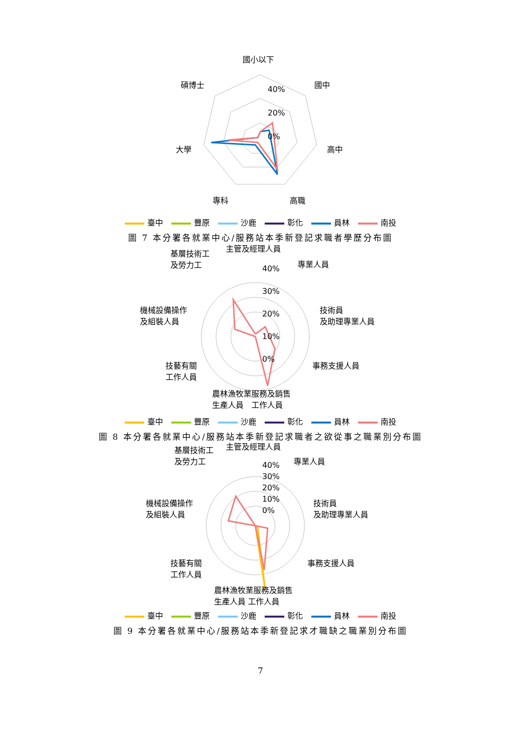國小以下
國中
碩博士 40%
20%
0%
大學 高中
專科 高職
臺中 豐原 沙鹿 彰化 員林 南投
圖 7 本分署各就業中心/服務站本季新登記求職者學歷分布圖
基層技術工
及勞力工
主管及經理人員
專業人員
40%
30%
20%
10%
0%
機械設備操作
及組裝人員
技術員
及助理專業人員
技藝有關
工作人員
事務支援人員
農林漁牧業服務及銷售
生產人員　工作人員
臺中 豐原 沙鹿 彰化 員林 南投
圖 8 本分署各就業中心/服務站本季新登記求職者之欲從事之職業別分布圖
基層技術工
及勞力工
主管及經理人員
專業人員
40%
30%
20%
10%
0%
機械設備操作
及組裝人員
技術員
及助理專業人員
技藝有關
工作人員
事務支援人員
農林漁牧業服務及銷售
生產人員 工作人員
臺中 豐原 沙鹿 彰化 員林 南投
圖 9 本分署各就業中心/服務站本季新登記求才職缺之職業別分布圖
7